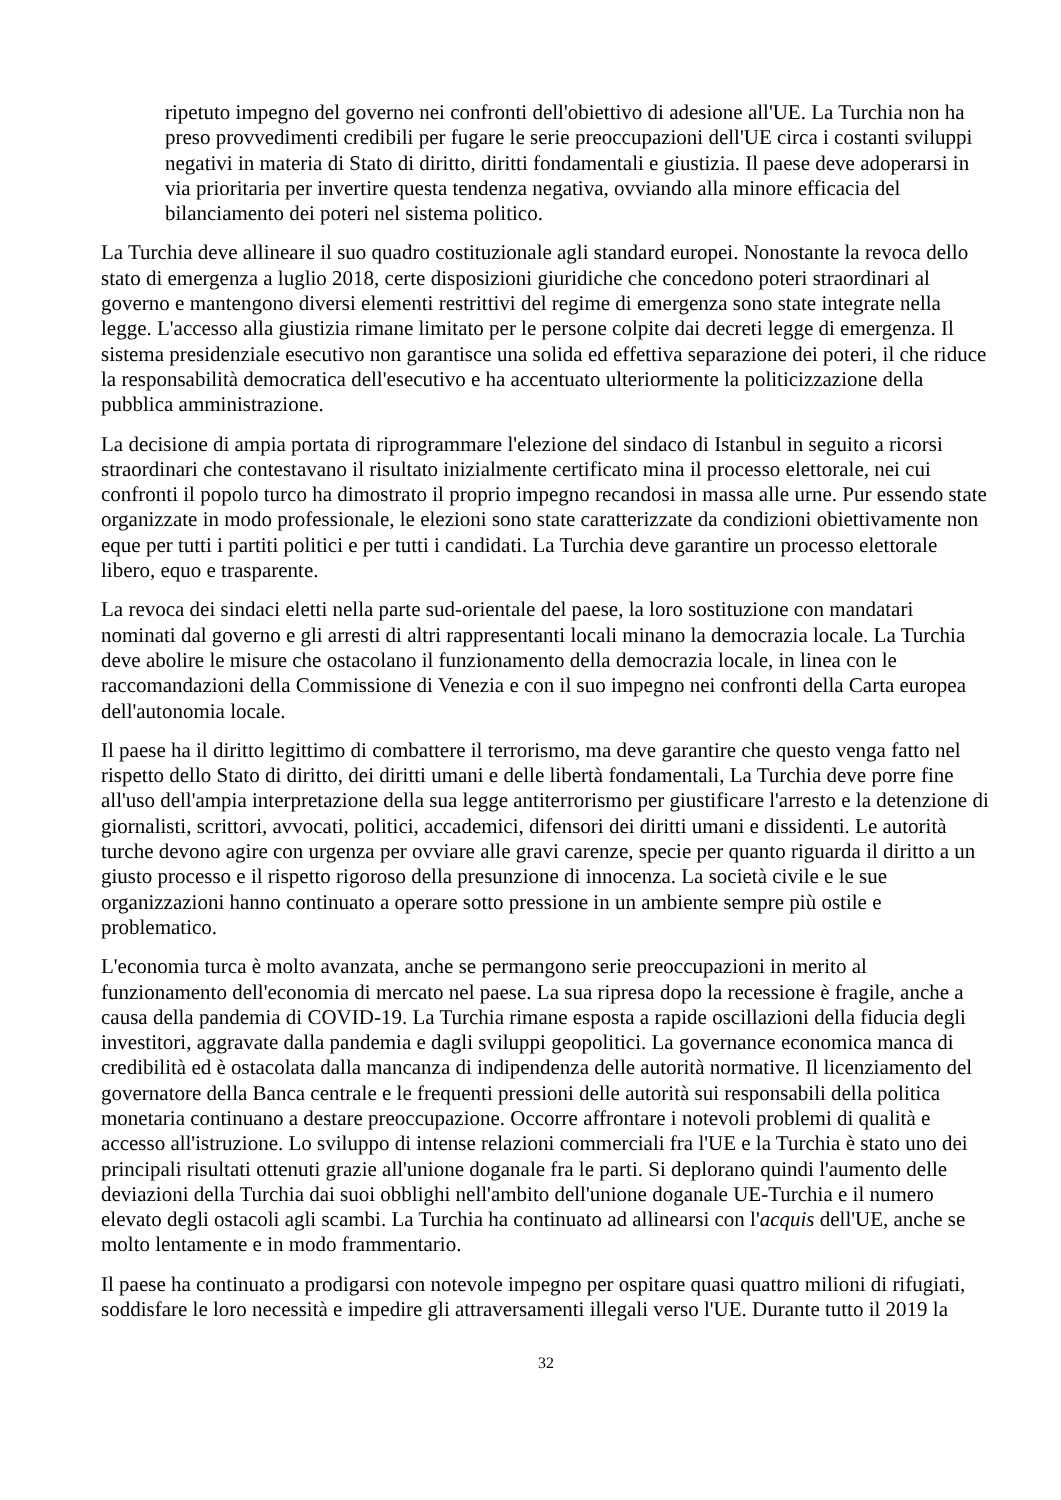ripetuto impegno del governo nei confronti dell'obiettivo di adesione all'UE. La Turchia non ha preso provvedimenti credibili per fugare le serie preoccupazioni dell'UE circa i costanti sviluppi negativi in materia di Stato di diritto, diritti fondamentali e giustizia. Il paese deve adoperarsi in via prioritaria per invertire questa tendenza negativa, ovviando alla minore efficacia del bilanciamento dei poteri nel sistema politico.
La Turchia deve allineare il suo quadro costituzionale agli standard europei. Nonostante la revoca dello stato di emergenza a luglio 2018, certe disposizioni giuridiche che concedono poteri straordinari al governo e mantengono diversi elementi restrittivi del regime di emergenza sono state integrate nella legge. L'accesso alla giustizia rimane limitato per le persone colpite dai decreti legge di emergenza. Il sistema presidenziale esecutivo non garantisce una solida ed effettiva separazione dei poteri, il che riduce la responsabilità democratica dell'esecutivo e ha accentuato ulteriormente la politicizzazione della pubblica amministrazione.
La decisione di ampia portata di riprogrammare l'elezione del sindaco di Istanbul in seguito a ricorsi straordinari che contestavano il risultato inizialmente certificato mina il processo elettorale, nei cui confronti il popolo turco ha dimostrato il proprio impegno recandosi in massa alle urne. Pur essendo state organizzate in modo professionale, le elezioni sono state caratterizzate da condizioni obiettivamente non eque per tutti i partiti politici e per tutti i candidati. La Turchia deve garantire un processo elettorale libero, equo e trasparente.
La revoca dei sindaci eletti nella parte sud-orientale del paese, la loro sostituzione con mandatari nominati dal governo e gli arresti di altri rappresentanti locali minano la democrazia locale. La Turchia deve abolire le misure che ostacolano il funzionamento della democrazia locale, in linea con le raccomandazioni della Commissione di Venezia e con il suo impegno nei confronti della Carta europea dell'autonomia locale.
Il paese ha il diritto legittimo di combattere il terrorismo, ma deve garantire che questo venga fatto nel rispetto dello Stato di diritto, dei diritti umani e delle libertà fondamentali, La Turchia deve porre fine all'uso dell'ampia interpretazione della sua legge antiterrorismo per giustificare l'arresto e la detenzione di giornalisti, scrittori, avvocati, politici, accademici, difensori dei diritti umani e dissidenti. Le autorità turche devono agire con urgenza per ovviare alle gravi carenze, specie per quanto riguarda il diritto a un giusto processo e il rispetto rigoroso della presunzione di innocenza. La società civile e le sue organizzazioni hanno continuato a operare sotto pressione in un ambiente sempre più ostile e problematico.
L'economia turca è molto avanzata, anche se permangono serie preoccupazioni in merito al funzionamento dell'economia di mercato nel paese. La sua ripresa dopo la recessione è fragile, anche a causa della pandemia di COVID-19. La Turchia rimane esposta a rapide oscillazioni della fiducia degli investitori, aggravate dalla pandemia e dagli sviluppi geopolitici. La governance economica manca di credibilità ed è ostacolata dalla mancanza di indipendenza delle autorità normative. Il licenziamento del governatore della Banca centrale e le frequenti pressioni delle autorità sui responsabili della politica monetaria continuano a destare preoccupazione. Occorre affrontare i notevoli problemi di qualità e accesso all'istruzione. Lo sviluppo di intense relazioni commerciali fra l'UE e la Turchia è stato uno dei principali risultati ottenuti grazie all'unione doganale fra le parti. Si deplorano quindi l'aumento delle deviazioni della Turchia dai suoi obblighi nell'ambito dell'unione doganale UE-Turchia e il numero elevato degli ostacoli agli scambi. La Turchia ha continuato ad allinearsi con l'acquis dell'UE, anche se molto lentamente e in modo frammentario.
Il paese ha continuato a prodigarsi con notevole impegno per ospitare quasi quattro milioni di rifugiati, soddisfare le loro necessità e impedire gli attraversamenti illegali verso l'UE. Durante tutto il 2019 la
32